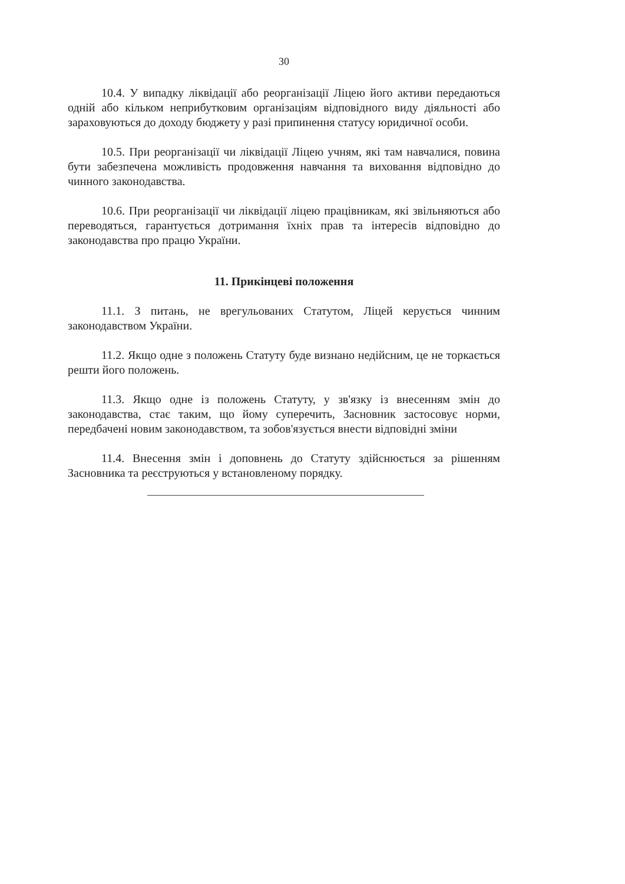30
10.4. У випадку ліквідації або реорганізації Ліцею його активи передаються одній або кільком неприбутковим організаціям відповідного виду діяльності або зараховуються до доходу бюджету у разі припинення статусу юридичної особи.
10.5. При реорганізації чи ліквідації Ліцею учням, які там навчалися, повина бути забезпечена можливість продовження навчання та виховання відповідно до чинного законодавства.
10.6. При реорганізації чи ліквідації ліцею працівникам, які звільняються або переводяться, гарантується дотримання їхніх прав та інтересів відповідно до законодавства про працю України.
11. Прикінцеві положення
11.1. З питань, не врегульованих Статутом, Ліцей керується чинним законодавством України.
11.2. Якщо одне з положень Статуту буде визнано недійсним, це не торкається решти його положень.
11.3. Якщо одне із положень Статуту, у зв'язку із внесенням змін до законодавства, стає таким, що йому суперечить, Засновник застосовує норми, передбачені новим законодавством, та зобов'язується внести відповідні зміни
11.4. Внесення змін і доповнень до Статуту здійснюється за рішенням Засновника та реєструються у встановленому порядку.